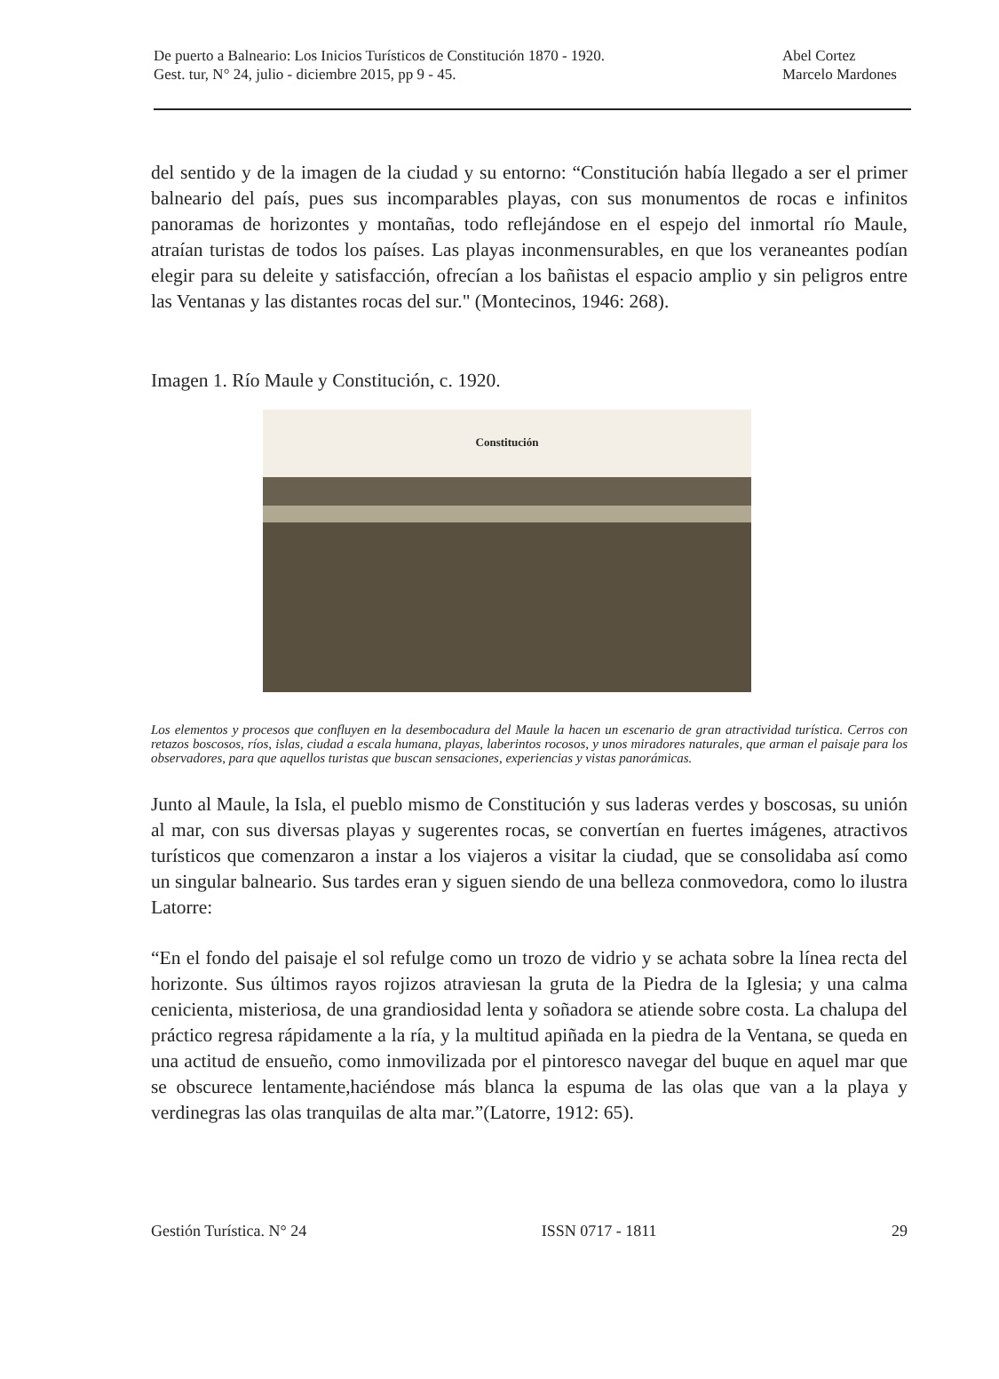De puerto a Balneario: Los Inicios Turísticos de Constitución 1870 - 1920. Abel Cortez
Gest. tur, N° 24, julio - diciembre 2015, pp 9 - 45. Marcelo Mardones
del sentido y de la imagen de la ciudad y su entorno: “Constitución había llegado a ser el primer balneario del país, pues sus incomparables playas, con sus monumentos de rocas e infinitos panoramas de horizontes y montañas, todo reflejándose en el espejo del inmortal río Maule, atraían turistas de todos los países. Las playas inconmensurables, en que los veraneantes podían elegir para su deleite y satisfacción, ofrecían a los bañistas el espacio amplio y sin peligros entre las Ventanas y las distantes rocas del sur." (Montecinos, 1946: 268).
Imagen 1. Río Maule y Constitución, c. 1920.
Constitución
Los elementos y procesos que confluyen en la desembocadura del Maule la hacen un escenario de gran atractividad turística. Cerros con retazos boscosos, ríos, islas, ciudad a escala humana, playas, laberintos rocosos, y unos miradores naturales, que arman el paisaje para los observadores, para que aquellos turistas que buscan sensaciones, experiencias y vistas panorámicas.
Junto al Maule, la Isla, el pueblo mismo de Constitución y sus laderas verdes y boscosas, su unión al mar, con sus diversas playas y sugerentes rocas, se convertían en fuertes imágenes, atractivos turísticos que comenzaron a instar a los viajeros a visitar la ciudad, que se consolidaba así como un singular balneario. Sus tardes eran y siguen siendo de una belleza conmovedora, como lo ilustra Latorre:
“En el fondo del paisaje el sol refulge como un trozo de vidrio y se achata sobre la línea recta del horizonte. Sus últimos rayos rojizos atraviesan la gruta de la Piedra de la Iglesia; y una calma cenicienta, misteriosa, de una grandiosidad lenta y soñadora se atiende sobre costa. La chalupa del práctico regresa rápidamente a la ría, y la multitud apiñada en la piedra de la Ventana, se queda en una actitud de ensueño, como inmovilizada por el pintoresco navegar del buque en aquel mar que se obscurece lentamente,haciéndose más blanca la espuma de las olas que van a la playa y verdinegras las olas tranquilas de alta mar.”(Latorre, 1912: 65).
Gestión Turística. N° 24 ISSN 0717 - 1811 29